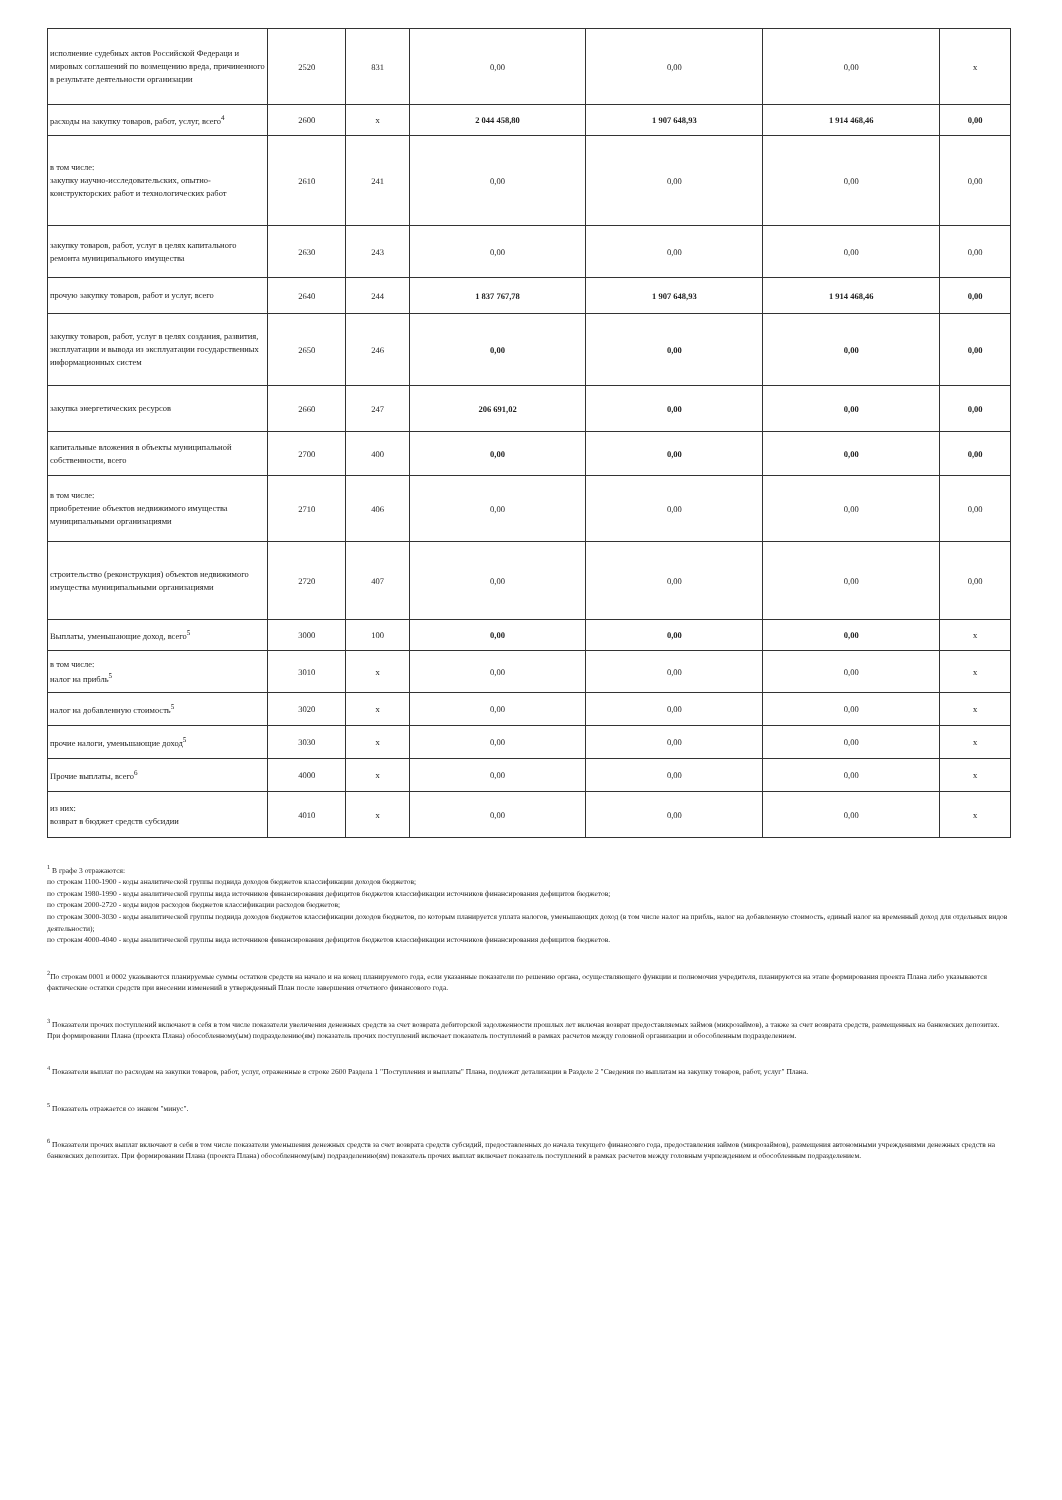| исполнение судебных актов Российской Федераци и мировых соглашений по возмещению вреда, причиненного в результате деятельности организации | 2520 | 831 | 0,00 | 0,00 | 0,00 | x |
| расходы на закупку товаров, работ, услуг, всего<sup>4</sup> | 2600 | x | 2 044 458,80 | 1 907 648,93 | 1 914 468,46 | 0,00 |
| в том числе: закупку научно-исследовательских, опытно-конструкторских работ и технологических работ | 2610 | 241 | 0,00 | 0,00 | 0,00 | 0,00 |
| закупку товаров, работ, услуг в целях капитального ремонта муниципального имущества | 2630 | 243 | 0,00 | 0,00 | 0,00 | 0,00 |
| прочую закупку товаров, работ и услуг, всего | 2640 | 244 | 1 837 767,78 | 1 907 648,93 | 1 914 468,46 | 0,00 |
| закупку товаров, работ, услуг в целях создания, развития, эксплуатации и вывода из эксплуатации государственных информационных систем | 2650 | 246 | 0,00 | 0,00 | 0,00 | 0,00 |
| закупка энергетических ресурсов | 2660 | 247 | 206 691,02 | 0,00 | 0,00 | 0,00 |
| капитальные вложения в объекты муниципальной собственности, всего | 2700 | 400 | 0,00 | 0,00 | 0,00 | 0,00 |
| в том числе: приобретение объектов недвижимого имущества муниципальными организациями | 2710 | 406 | 0,00 | 0,00 | 0,00 | 0,00 |
| строительство (реконструкция) объектов недвижимого имущества муниципальными организациями | 2720 | 407 | 0,00 | 0,00 | 0,00 | 0,00 |
| Выплаты, уменьшающие доход, всего<sup>5</sup> | 3000 | 100 | 0,00 | 0,00 | 0,00 | x |
| в том числе: налог на прибль<sup>5</sup> | 3010 | x | 0,00 | 0,00 | 0,00 | x |
| налог на добавленную стоимость<sup>5</sup> | 3020 | x | 0,00 | 0,00 | 0,00 | x |
| прочие налоги, уменьшающие доход<sup>5</sup> | 3030 | x | 0,00 | 0,00 | 0,00 | x |
| Прочие выплаты, всего<sup>6</sup> | 4000 | x | 0,00 | 0,00 | 0,00 | x |
| из них: возврат в бюджет средств субсидии | 4010 | x | 0,00 | 0,00 | 0,00 | x |
<sup>1</sup> В графе 3 отражаются:
по строкам 1100-1900 - коды аналитической группы подвида доходов бюджетов классификации доходов бюджетов;
по строкам 1980-1990 - коды аналитической группы вида источников финансирования дефицитов бюджетов классификации источников финансирования дефицитов бюджетов;
по строкам 2000-2720 - коды видов расходов бюджетов классификации расходов бюджетов;
по строкам 3000-3030 - коды аналитической группы подвида доходов бюджетов классификации доходов бюджетов, по которым планируется уплата налогов, уменьшающих доход (в том числе налог на прибль, налог на добавленную стоимость, единый налог на временный доход для отдельных видов деятельности);
по строкам 4000-4040 - коды аналитической группы вида источников финансирования дефицитов бюджетов классификации источников финансирования дефицитов бюджетов.
<sup>2</sup> По строкам 0001 и 0002 указываются планируемые суммы остатков средств на начало и на конец планируемого года, если указанные показатели по решению органа, осуществляющего функции и полномочия учредителя, планируются на этапе формирования проекта Плана либо указываются фактические остатки средств при внесении изменений в утвержденный План после завершения отчетного финансового года.
<sup>3</sup> Показатели прочих поступлений включают в себя в том числе показатели увеличения денежных средств за счет возврата дебиторской задолженности прошлых лет включая возврат предоставляемых займов (микрозаймов), а также за счет возврата средств, размещенных на банковских депозитах. При формировании Плана (проекта Плана) обособленному(ым) подразделению(ям) показатель прочих поступлений включает показатель поступлений в рамках расчетов между головной организации и обособленным подразделением.
<sup>4</sup> Показатели выплат по расходам на закупки товаров, работ, услуг, отраженные в строке 2600 Раздела 1 "Поступления и выплаты" Плана, подлежат детализации в Разделе 2 "Сведения по выплатам на закупку товаров, работ, услуг" Плана.
<sup>5</sup> Показатель отражается со знаком "минус".
<sup>6</sup> Показатели прочих выплат включают в себя в том числе показатели уменьшения денежных средств за счет возврата средств субсидий, предоставленных до начала текущего финансовго года, предоставления займов (микрозаймов), размещения автономными учреждениями денежных средств на банковских депозитах. При формировании Плана (проекта Плана) обособленному(ым) подразделению(ям) показатель прочих выплат включает показатель поступлений в рамках расчетов между головным учрпеждением и обособленным подразделением.